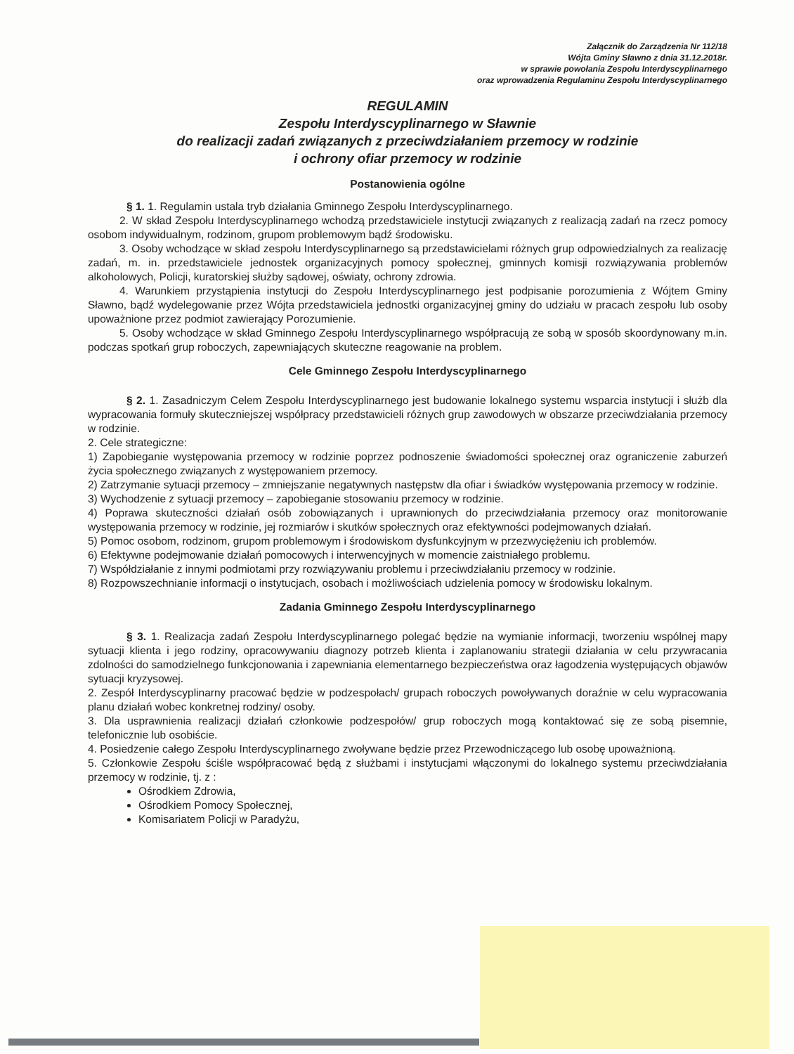Załącznik do Zarządzenia Nr 112/18
Wójta Gminy Sławno z dnia 31.12.2018r.
w sprawie powołania Zespołu Interdyscyplinarnego
oraz wprowadzenia Regulaminu Zespołu Interdyscyplinarnego
REGULAMIN
Zespołu Interdyscyplinarnego w Sławnie
do realizacji zadań związanych z przeciwdziałaniem przemocy w rodzinie
i ochrony ofiar przemocy w rodzinie
Postanowienia ogólne
§ 1. 1. Regulamin ustala tryb działania Gminnego Zespołu Interdyscyplinarnego.
2. W skład Zespołu Interdyscyplinarnego wchodzą przedstawiciele instytucji związanych z realizacją zadań na rzecz pomocy osobom indywidualnym, rodzinom, grupom problemowym bądź środowisku.
3. Osoby wchodzące w skład zespołu Interdyscyplinarnego są przedstawicielami różnych grup odpowiedzialnych za realizację zadań, m. in. przedstawiciele jednostek organizacyjnych pomocy społecznej, gminnych komisji rozwiązywania problemów alkoholowych, Policji, kuratorskiej służby sądowej, oświaty, ochrony zdrowia.
4. Warunkiem przystąpienia instytucji do Zespołu Interdyscyplinarnego jest podpisanie porozumienia z Wójtem Gminy Sławno, bądź wydelegowanie przez Wójta przedstawiciela jednostki organizacyjnej gminy do udziału w pracach zespołu lub osoby upoważnione przez podmiot zawierający Porozumienie.
5. Osoby wchodzące w skład Gminnego Zespołu Interdyscyplinarnego współpracują ze sobą w sposób skoordynowany m.in. podczas spotkań grup roboczych, zapewniających skuteczne reagowanie na problem.
Cele Gminnego Zespołu Interdyscyplinarnego
§ 2. 1. Zasadniczym Celem Zespołu Interdyscyplinarnego jest budowanie lokalnego systemu wsparcia instytucji i służb dla wypracowania formuły skuteczniejszej współpracy przedstawicieli różnych grup zawodowych w obszarze przeciwdziałania przemocy w rodzinie.
2. Cele strategiczne:
1) Zapobieganie występowania przemocy w rodzinie poprzez podnoszenie świadomości społecznej oraz ograniczenie zaburzeń życia społecznego związanych z występowaniem przemocy.
2) Zatrzymanie sytuacji przemocy – zmniejszanie negatywnych następstw dla ofiar i świadków występowania przemocy w rodzinie.
3) Wychodzenie z sytuacji przemocy – zapobieganie stosowaniu przemocy w rodzinie.
4) Poprawa skuteczności działań osób zobowiązanych i uprawnionych do przeciwdziałania przemocy oraz monitorowanie występowania przemocy w rodzinie, jej rozmiarów i skutków społecznych oraz efektywności podejmowanych działań.
5) Pomoc osobom, rodzinom, grupom problemowym i środowiskom dysfunkcyjnym w przezwyciężeniu ich problemów.
6) Efektywne podejmowanie działań pomocowych i interwencyjnych w momencie zaistniałego problemu.
7) Współdziałanie z innymi podmiotami przy rozwiązywaniu problemu i przeciwdziałaniu przemocy w rodzinie.
8) Rozpowszechnianie informacji o instytucjach, osobach i możliwościach udzielenia pomocy w środowisku lokalnym.
Zadania Gminnego Zespołu Interdyscyplinarnego
§ 3. 1. Realizacja zadań Zespołu Interdyscyplinarnego polegać będzie na wymianie informacji, tworzeniu wspólnej mapy sytuacji klienta i jego rodziny, opracowywaniu diagnozy potrzeb klienta i zaplanowaniu strategii działania w celu przywracania zdolności do samodzielnego funkcjonowania i zapewniania elementarnego bezpieczeństwa oraz łagodzenia występujących objawów sytuacji kryzysowej.
2. Zespół Interdyscyplinarny pracować będzie w podzespołach/ grupach roboczych powoływanych doraźnie w celu wypracowania planu działań wobec konkretnej rodziny/ osoby.
3. Dla usprawnienia realizacji działań członkowie podzespołów/ grup roboczych mogą kontaktować się ze sobą pisemnie, telefonicznie lub osobiście.
4. Posiedzenie całego Zespołu Interdyscyplinarnego zwoływane będzie przez Przewodniczącego lub osobę upoważnioną.
5. Członkowie Zespołu ściśle współpracować będą z służbami i instytucjami włączonymi do lokalnego systemu przeciwdziałania przemocy w rodzinie, tj. z :
Ośrodkiem Zdrowia,
Ośrodkiem Pomocy Społecznej,
Komisariatem Policji w Paradyżu,